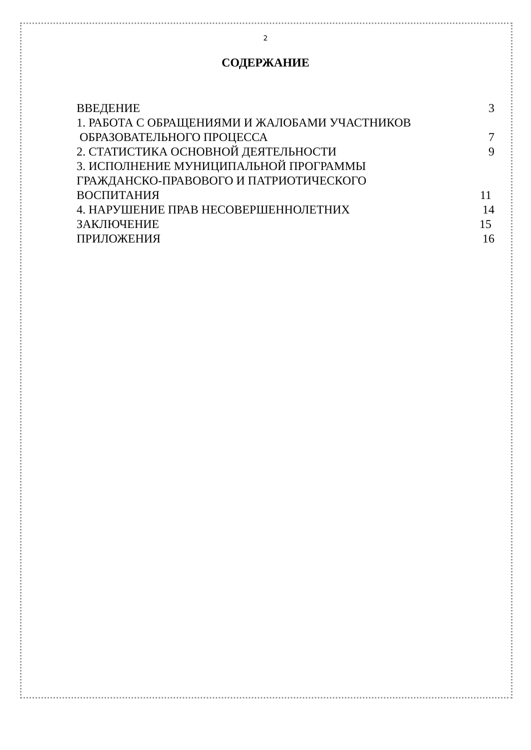2
СОДЕРЖАНИЕ
ВВЕДЕНИЕ 3
1. РАБОТА С ОБРАЩЕНИЯМИ И ЖАЛОБАМИ УЧАСТНИКОВ
ОБРАЗОВАТЕЛЬНОГО ПРОЦЕССА 7
2. СТАТИСТИКА ОСНОВНОЙ ДЕЯТЕЛЬНОСТИ 9
3. ИСПОЛНЕНИЕ МУНИЦИПАЛЬНОЙ ПРОГРАММЫ
ГРАЖДАНСКО-ПРАВОВОГО И ПАТРИОТИЧЕСКОГО
ВОСПИТАНИЯ 11
4. НАРУШЕНИЕ ПРАВ НЕСОВЕРШЕННОЛЕТНИХ 14
ЗАКЛЮЧЕНИЕ 15
ПРИЛОЖЕНИЯ 16